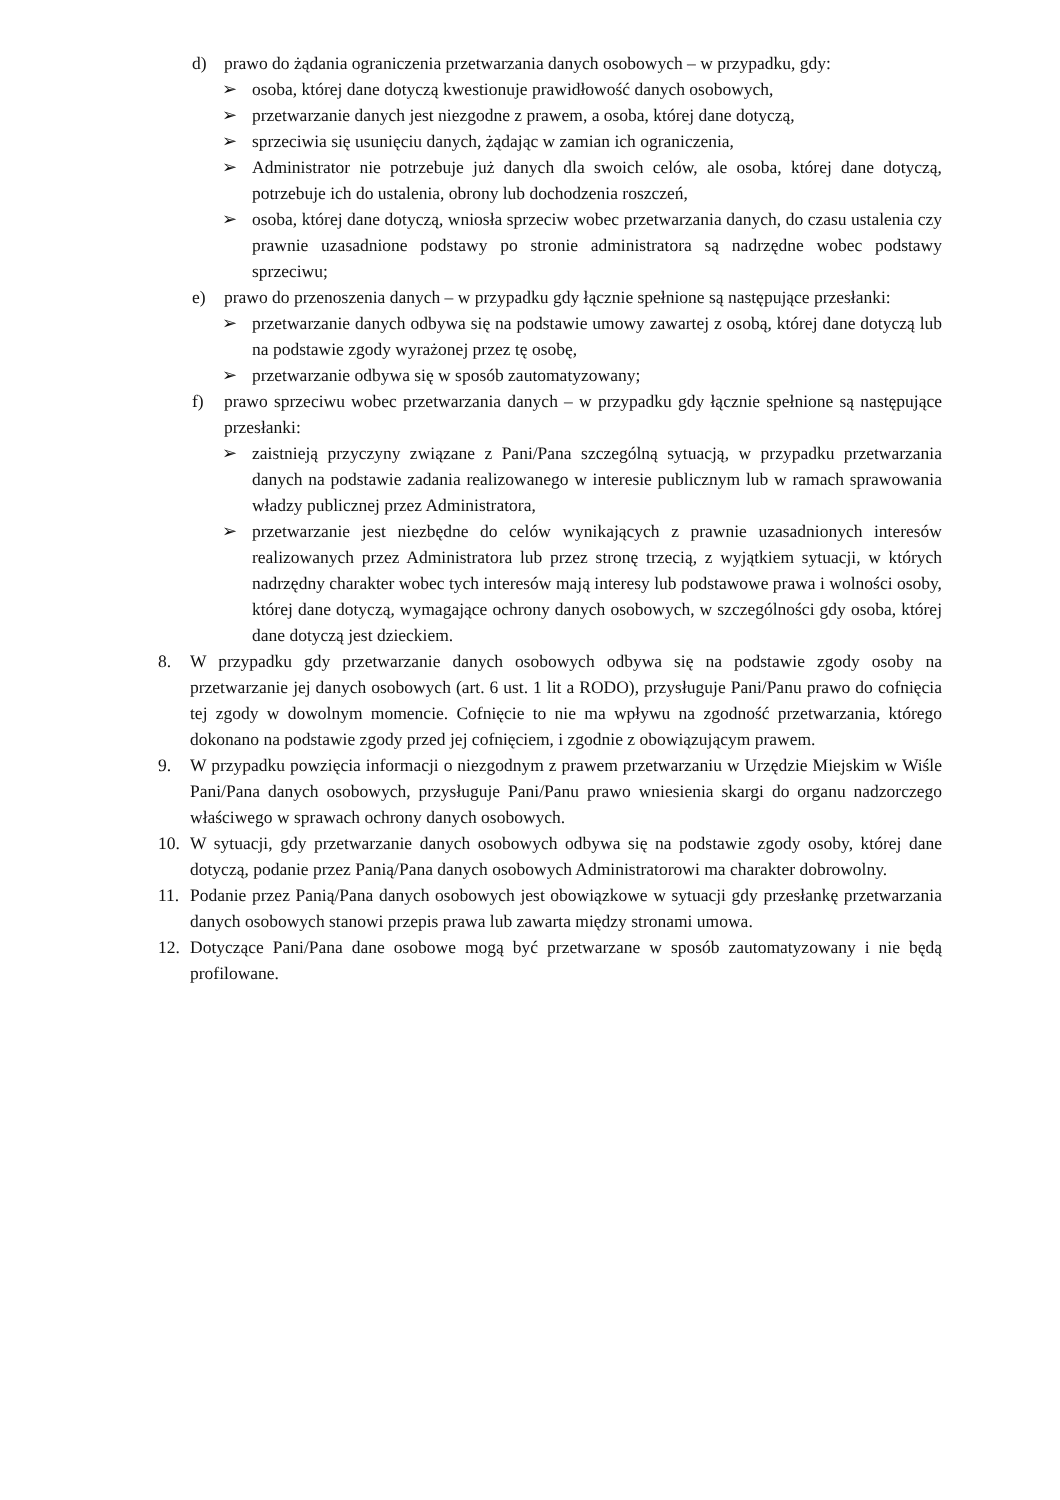d) prawo do żądania ograniczenia przetwarzania danych osobowych – w przypadku, gdy:
➢ osoba, której dane dotyczą kwestionuje prawidłowość danych osobowych,
➢ przetwarzanie danych jest niezgodne z prawem, a osoba, której dane dotyczą,
➢ sprzeciwia się usunięciu danych, żądając w zamian ich ograniczenia,
➢ Administrator nie potrzebuje już danych dla swoich celów, ale osoba, której dane dotyczą, potrzebuje ich do ustalenia, obrony lub dochodzenia roszczeń,
➢ osoba, której dane dotyczą, wniosła sprzeciw wobec przetwarzania danych, do czasu ustalenia czy prawnie uzasadnione podstawy po stronie administratora są nadrzędne wobec podstawy sprzeciwu;
e) prawo do przenoszenia danych – w przypadku gdy łącznie spełnione są następujące przesłanki:
➢ przetwarzanie danych odbywa się na podstawie umowy zawartej z osobą, której dane dotyczą lub na podstawie zgody wyrażonej przez tę osobę,
➢ przetwarzanie odbywa się w sposób zautomatyzowany;
f) prawo sprzeciwu wobec przetwarzania danych – w przypadku gdy łącznie spełnione są następujące przesłanki:
➢ zaistnieją przyczyny związane z Pani/Pana szczególną sytuacją, w przypadku przetwarzania danych na podstawie zadania realizowanego w interesie publicznym lub w ramach sprawowania władzy publicznej przez Administratora,
➢ przetwarzanie jest niezbędne do celów wynikających z prawnie uzasadnionych interesów realizowanych przez Administratora lub przez stronę trzecią, z wyjątkiem sytuacji, w których nadrzędny charakter wobec tych interesów mają interesy lub podstawowe prawa i wolności osoby, której dane dotyczą, wymagające ochrony danych osobowych, w szczególności gdy osoba, której dane dotyczą jest dzieckiem.
8. W przypadku gdy przetwarzanie danych osobowych odbywa się na podstawie zgody osoby na przetwarzanie jej danych osobowych (art. 6 ust. 1 lit a RODO), przysługuje Pani/Panu prawo do cofnięcia tej zgody w dowolnym momencie. Cofnięcie to nie ma wpływu na zgodność przetwarzania, którego dokonano na podstawie zgody przed jej cofnięciem, i zgodnie z obowiązującym prawem.
9. W przypadku powzięcia informacji o niezgodnym z prawem przetwarzaniu w Urzędzie Miejskim w Wiśle Pani/Pana danych osobowych, przysługuje Pani/Panu prawo wniesienia skargi do organu nadzorczego właściwego w sprawach ochrony danych osobowych.
10. W sytuacji, gdy przetwarzanie danych osobowych odbywa się na podstawie zgody osoby, której dane dotyczą, podanie przez Panią/Pana danych osobowych Administratorowi ma charakter dobrowolny.
11. Podanie przez Panią/Pana danych osobowych jest obowiązkowe w sytuacji gdy przesłankę przetwarzania danych osobowych stanowi przepis prawa lub zawarta między stronami umowa.
12. Dotyczące Pani/Pana dane osobowe mogą być przetwarzane w sposób zautomatyzowany i nie będą profilowane.